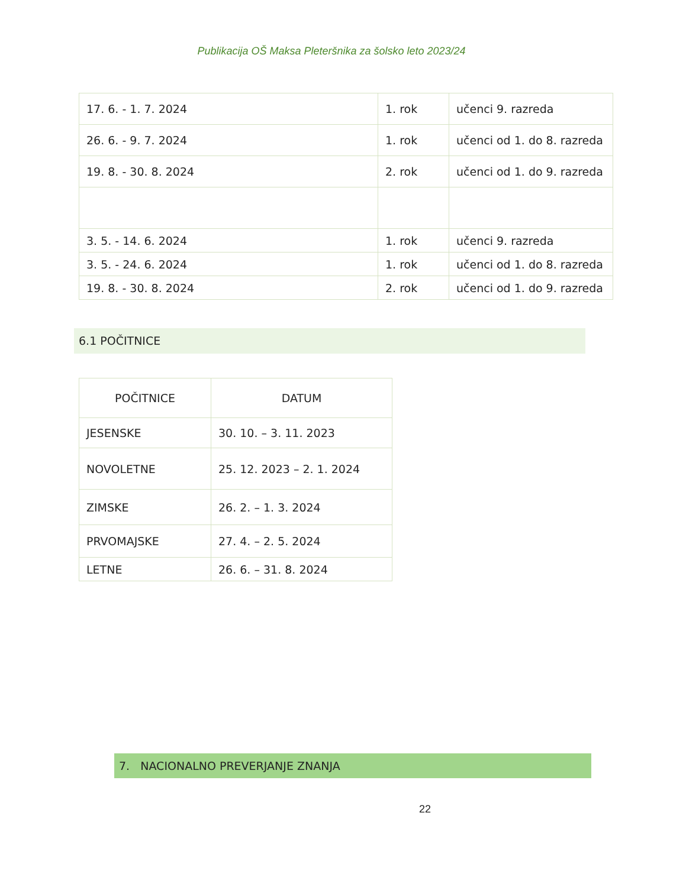Publikacija OŠ Maksa Pleteršnika za šolsko leto 2023/24
| 17. 6. - 1. 7. 2024 | 1. rok | učenci 9. razreda |
| 26. 6. - 9. 7. 2024 | 1. rok | učenci od 1. do 8. razreda |
| 19. 8. - 30. 8. 2024 | 2. rok | učenci od 1. do 9. razreda |
| 3. 5. - 14. 6. 2024 | 1. rok | učenci 9. razreda |
| 3. 5. - 24. 6. 2024 | 1. rok | učenci od 1. do 8. razreda |
| 19. 8. - 30. 8. 2024 | 2. rok | učenci od 1. do 9. razreda |
6.1 POČITNICE
| POČITNICE | DATUM |
| --- | --- |
| JESENSKE | 30. 10. – 3. 11. 2023 |
| NOVOLETNE | 25. 12. 2023 – 2. 1. 2024 |
| ZIMSKE | 26. 2. – 1. 3. 2024 |
| PRVOMAJSKE | 27. 4. – 2. 5. 2024 |
| LETNE | 26. 6. – 31. 8. 2024 |
7. NACIONALNO PREVERJANJE ZNANJA
22